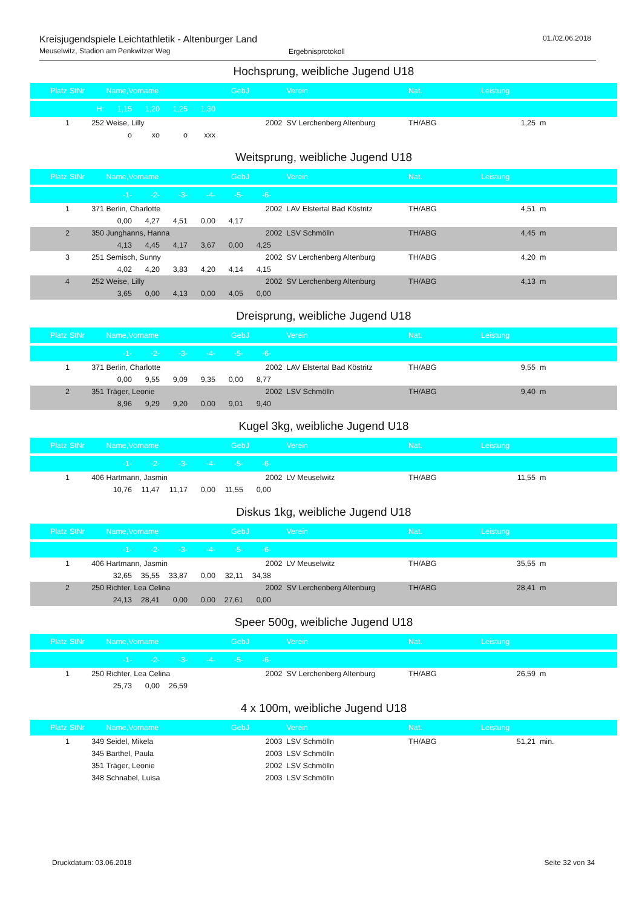Kreisjugendspiele Leichtathletik - Altenburger Land
Meuselwitz, Stadion am Penkwitzer Weg
Ergebnisprotokoll
01./02.06.2018
Hochsprung, weibliche Jugend U18
| Platz | StNr | Name,Vorname | GebJ | Verein | Nat. | Leistung | |
| --- | --- | --- | --- | --- | --- | --- | --- |
| | H: | 1,15 1,20 1,25 1,30 | | | | | |
| 1 | 252 | Weise, Lilly | 2002 | SV Lerchenberg Altenburg | TH/ABG | 1,25 | m |
| | | o xo o xxx | | | | | |
Weitsprung, weibliche Jugend U18
| Platz | StNr | Name,Vorname | GebJ | Verein | Nat. | Leistung | |
| --- | --- | --- | --- | --- | --- | --- | --- |
| | | -1- -2- -3- -4- -5- -6- | | | | | |
| 1 | 371 | Berlin, Charlotte | 2002 | LAV Elstertal Bad Köstritz | TH/ABG | 4,51 | m |
| | | 0,00 4,27 4,51 0,00 4,17 | | | | | |
| 2 | 350 | Junghanns, Hanna | 2002 | LSV Schmölln | TH/ABG | 4,45 | m |
| | | 4,13 4,45 4,17 3,67 0,00 4,25 | | | | | |
| 3 | 251 | Semisch, Sunny | 2002 | SV Lerchenberg Altenburg | TH/ABG | 4,20 | m |
| | | 4,02 4,20 3,83 4,20 4,14 4,15 | | | | | |
| 4 | 252 | Weise, Lilly | 2002 | SV Lerchenberg Altenburg | TH/ABG | 4,13 | m |
| | | 3,65 0,00 4,13 0,00 4,05 0,00 | | | | | |
Dreisprung, weibliche Jugend U18
| Platz | StNr | Name,Vorname | GebJ | Verein | Nat. | Leistung | |
| --- | --- | --- | --- | --- | --- | --- | --- |
| | | -1- -2- -3- -4- -5- -6- | | | | | |
| 1 | 371 | Berlin, Charlotte | 2002 | LAV Elstertal Bad Köstritz | TH/ABG | 9,55 | m |
| | | 0,00 9,55 9,09 9,35 0,00 8,77 | | | | | |
| 2 | 351 | Träger, Leonie | 2002 | LSV Schmölln | TH/ABG | 9,40 | m |
| | | 8,96 9,29 9,20 0,00 9,01 9,40 | | | | | |
Kugel 3kg, weibliche Jugend U18
| Platz | StNr | Name,Vorname | GebJ | Verein | Nat. | Leistung | |
| --- | --- | --- | --- | --- | --- | --- | --- |
| | | -1- -2- -3- -4- -5- -6- | | | | | |
| 1 | 406 | Hartmann, Jasmin | 2002 | LV Meuselwitz | TH/ABG | 11,55 | m |
| | | 10,76 11,47 11,17 0,00 11,55 0,00 | | | | | |
Diskus 1kg, weibliche Jugend U18
| Platz | StNr | Name,Vorname | GebJ | Verein | Nat. | Leistung | |
| --- | --- | --- | --- | --- | --- | --- | --- |
| | | -1- -2- -3- -4- -5- -6- | | | | | |
| 1 | 406 | Hartmann, Jasmin | 2002 | LV Meuselwitz | TH/ABG | 35,55 | m |
| | | 32,65 35,55 33,87 0,00 32,11 34,38 | | | | | |
| 2 | 250 | Richter, Lea Celina | 2002 | SV Lerchenberg Altenburg | TH/ABG | 28,41 | m |
| | | 24,13 28,41 0,00 0,00 27,61 0,00 | | | | | |
Speer 500g, weibliche Jugend U18
| Platz | StNr | Name,Vorname | GebJ | Verein | Nat. | Leistung | |
| --- | --- | --- | --- | --- | --- | --- | --- |
| | | -1- -2- -3- -4- -5- -6- | | | | | |
| 1 | 250 | Richter, Lea Celina | 2002 | SV Lerchenberg Altenburg | TH/ABG | 26,59 | m |
| | | 25,73 0,00 26,59 | | | | | |
4 x 100m, weibliche Jugend U18
| Platz | StNr | Name,Vorname | GebJ | Verein | Nat. | Leistung | |
| --- | --- | --- | --- | --- | --- | --- | --- |
| 1 | 349 | Seidel, Mikela | 2003 | LSV Schmölln | TH/ABG | 51,21 | min. |
| | 345 | Barthel, Paula | 2003 | LSV Schmölln | | | |
| | 351 | Träger, Leonie | 2002 | LSV Schmölln | | | |
| | 348 | Schnabel, Luisa | 2003 | LSV Schmölln | | | |
Druckdatum: 03.06.2018 Seite 32 von 34